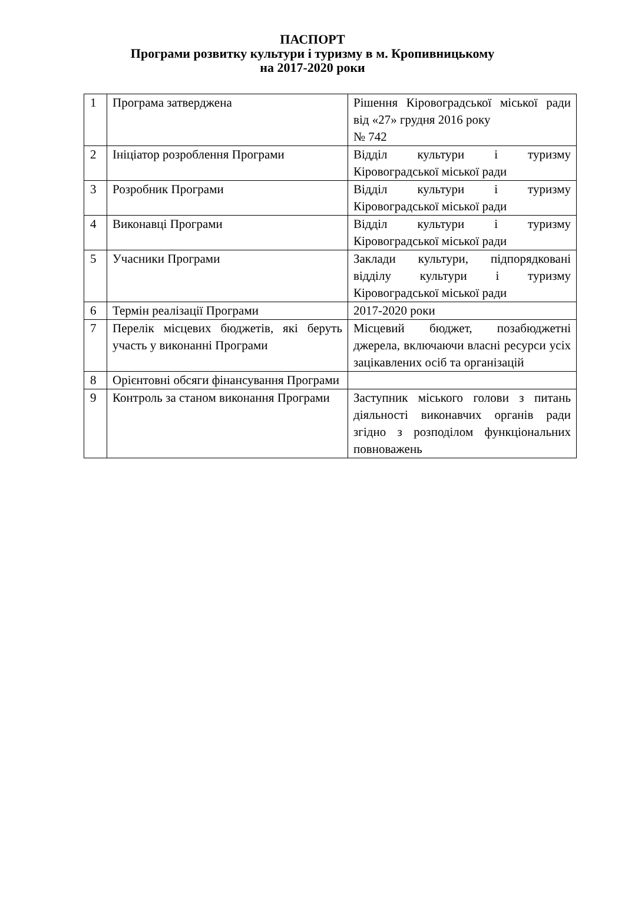ПАСПОРТ
Програми розвитку культури і туризму в м. Кропивницькому
на 2017-2020 роки
| 1 | Програма затверджена | Рішення Кіровоградської міської ради від «27» грудня 2016 року № 742 |
| 2 | Ініціатор розроблення Програми | Відділ культури і туризму Кіровоградської міської ради |
| 3 | Розробник Програми | Відділ культури і туризму Кіровоградської міської ради |
| 4 | Виконавці Програми | Відділ культури і туризму Кіровоградської міської ради |
| 5 | Учасники Програми | Заклади культури, підпорядковані відділу культури і туризму Кіровоградської міської ради |
| 6 | Термін реалізації Програми | 2017-2020 роки |
| 7 | Перелік місцевих бюджетів, які беруть участь у виконанні Програми | Місцевий бюджет, позабюджетні джерела, включаючи власні ресурси усіх зацікавлених осіб та організацій |
| 8 | Орієнтовні обсяги фінансування Програми | |
| 9 | Контроль за станом виконання Програми | Заступник міського голови з питань діяльності виконавчих органів ради згідно з розподілом функціональних повноважень |